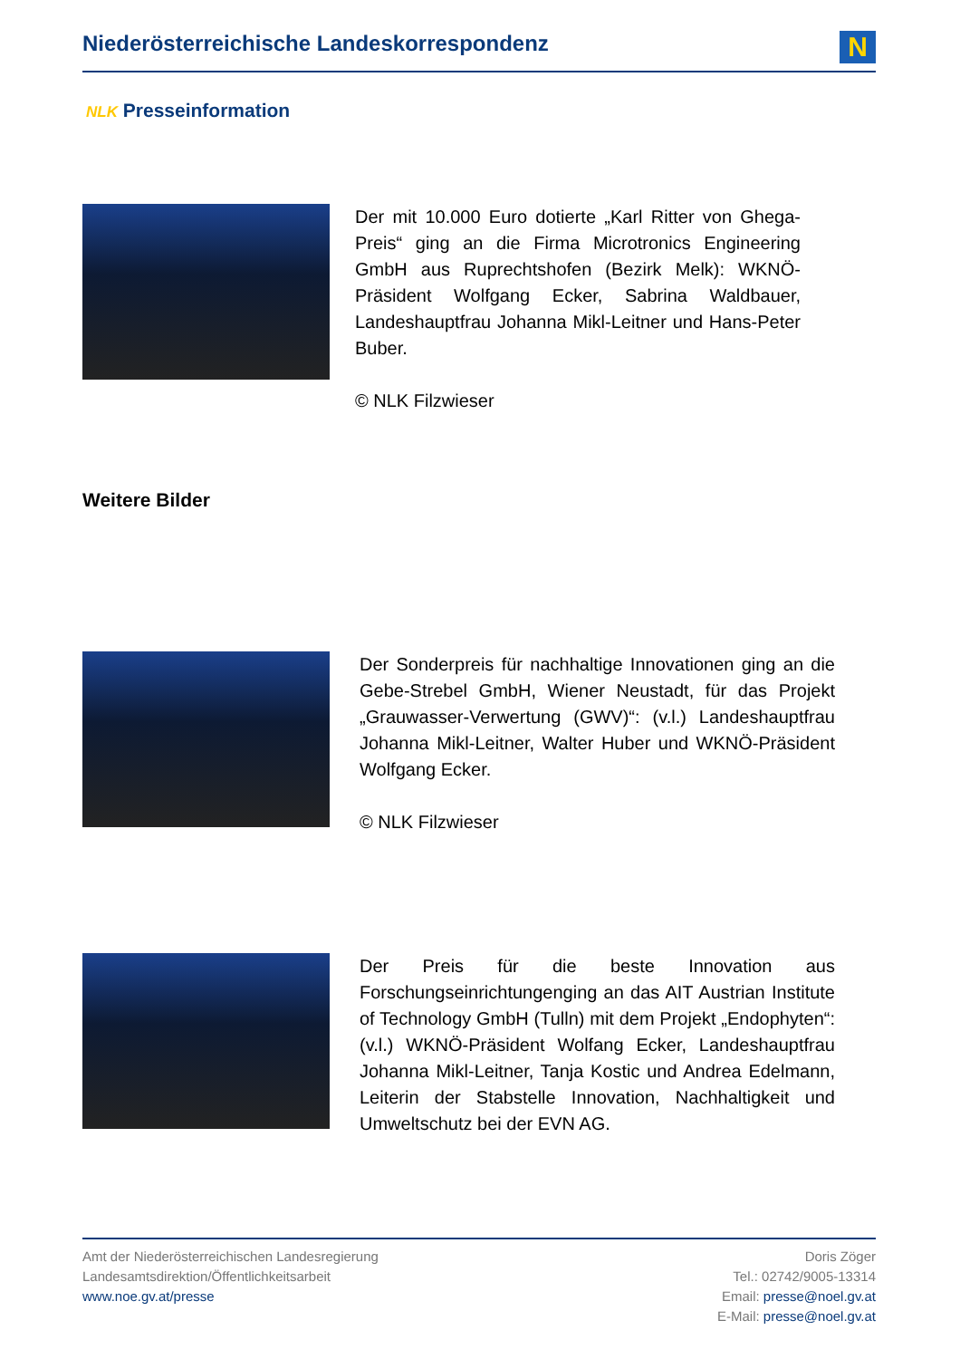Niederösterreichische Landeskorrespondenz
N
NLK Presseinformation
Der mit 10.000 Euro dotierte „Karl Ritter von Ghega-Preis“ ging an die Firma Microtronics Engineering GmbH aus Ruprechtshofen (Bezirk Melk): WKNÖ-Präsident Wolfgang Ecker, Sabrina Waldbauer, Landeshauptfrau Johanna Mikl-Leitner und Hans-Peter Buber.
© NLK Filzwieser
Weitere Bilder
Der Sonderpreis für nachhaltige Innovationen ging an die Gebe-Strebel GmbH, Wiener Neustadt, für das Projekt „Grauwasser-Verwertung (GWV)“: (v.l.) Landeshauptfrau Johanna Mikl-Leitner, Walter Huber und WKNÖ-Präsident Wolfgang Ecker.
© NLK Filzwieser
Der Preis für die beste Innovation aus Forschungseinrichtungenging an das AIT Austrian Institute of Technology GmbH (Tulln) mit dem Projekt „Endophyten“: (v.l.) WKNÖ-Präsident Wolfang Ecker, Landeshauptfrau Johanna Mikl-Leitner, Tanja Kostic und Andrea Edelmann, Leiterin der Stabstelle Innovation, Nachhaltigkeit und Umweltschutz bei der EVN AG.
Amt der Niederösterreichischen Landesregierung
Landesamtsdirektion/Öffentlichkeitsarbeit
www.noe.gv.at/presse
Doris Zöger
Tel.: 02742/9005-13314
Email: presse@noel.gv.at
E-Mail: presse@noel.gv.at